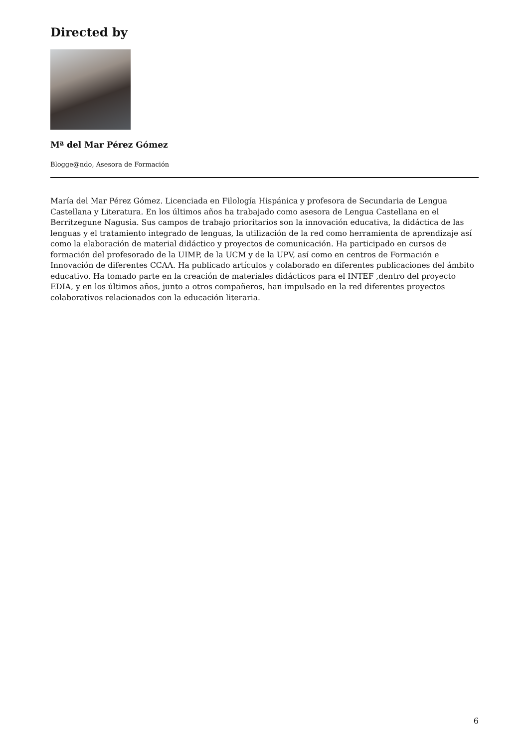Directed by
Mª del Mar Pérez Gómez
Blogge@ndo, Asesora de Formación
María del Mar Pérez Gómez. Licenciada en Filología Hispánica y profesora de Secundaria de Lengua Castellana y Literatura. En los últimos años ha trabajado como asesora de Lengua Castellana en el Berritzegune Nagusia. Sus campos de trabajo prioritarios son la innovación educativa, la didáctica de las lenguas y el tratamiento integrado de lenguas, la utilización de la red como herramienta de aprendizaje así como la elaboración de material didáctico y proyectos de comunicación. Ha participado en cursos de formación del profesorado de la UIMP, de la UCM y de la UPV, así como en centros de Formación e Innovación de diferentes CCAA. Ha publicado artículos y colaborado en diferentes publicaciones del ámbito educativo. Ha tomado parte en la creación de materiales didácticos para el INTEF ,dentro del proyecto EDIA, y en los últimos años, junto a otros compañeros, han impulsado en la red diferentes proyectos colaborativos relacionados con la educación literaria.
6